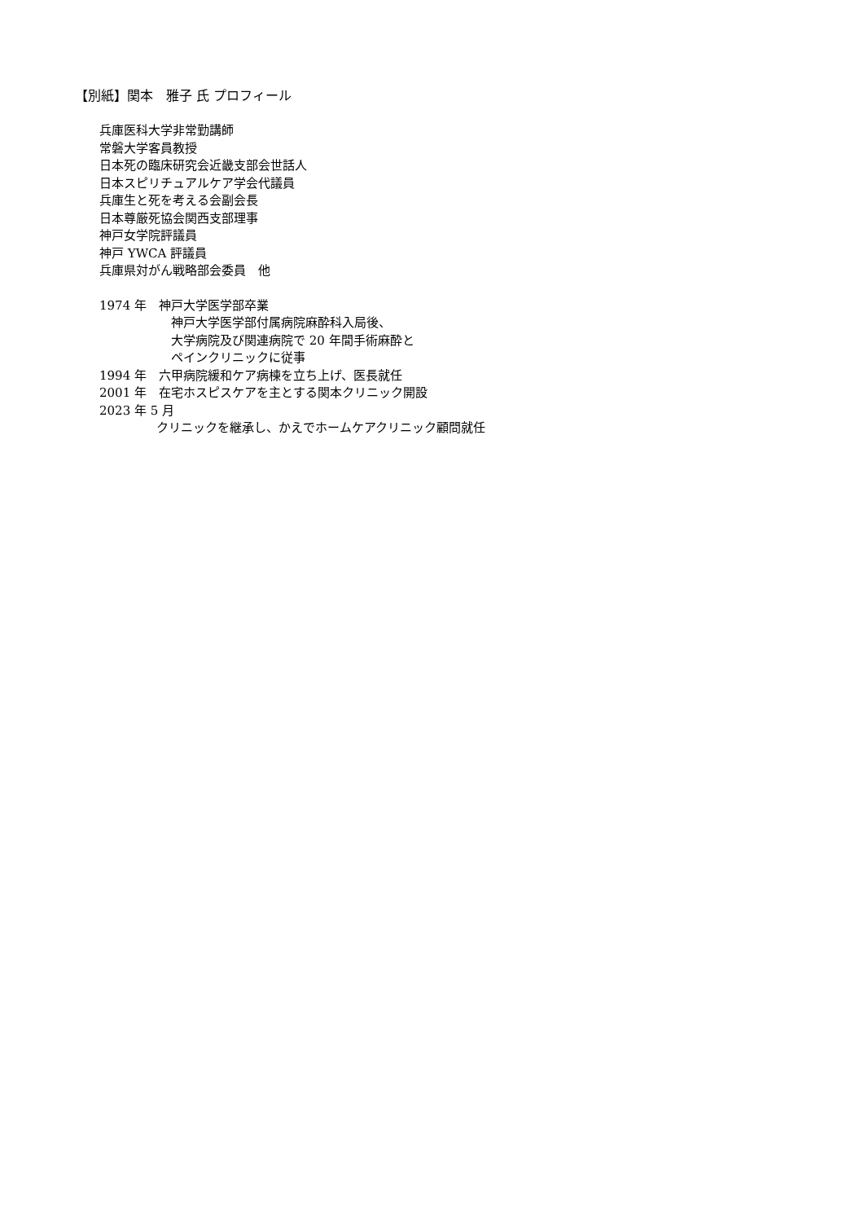【別紙】関本　雅子 氏 プロフィール
兵庫医科大学非常勤講師
常磐大学客員教授
日本死の臨床研究会近畿支部会世話人
日本スピリチュアルケア学会代議員
兵庫生と死を考える会副会長
日本尊厳死協会関西支部理事
神戸女学院評議員
神戸 YWCA 評議員
兵庫県対がん戦略部会委員　他
1974 年　神戸大学医学部卒業
神戸大学医学部付属病院麻酔科入局後、
大学病院及び関連病院で 20 年間手術麻酔と
ペインクリニックに従事
1994 年　六甲病院緩和ケア病棟を立ち上げ、医長就任
2001 年　在宅ホスピスケアを主とする関本クリニック開設
2023 年 5 月
クリニックを継承し、かえでホームケアクリニック顧問就任